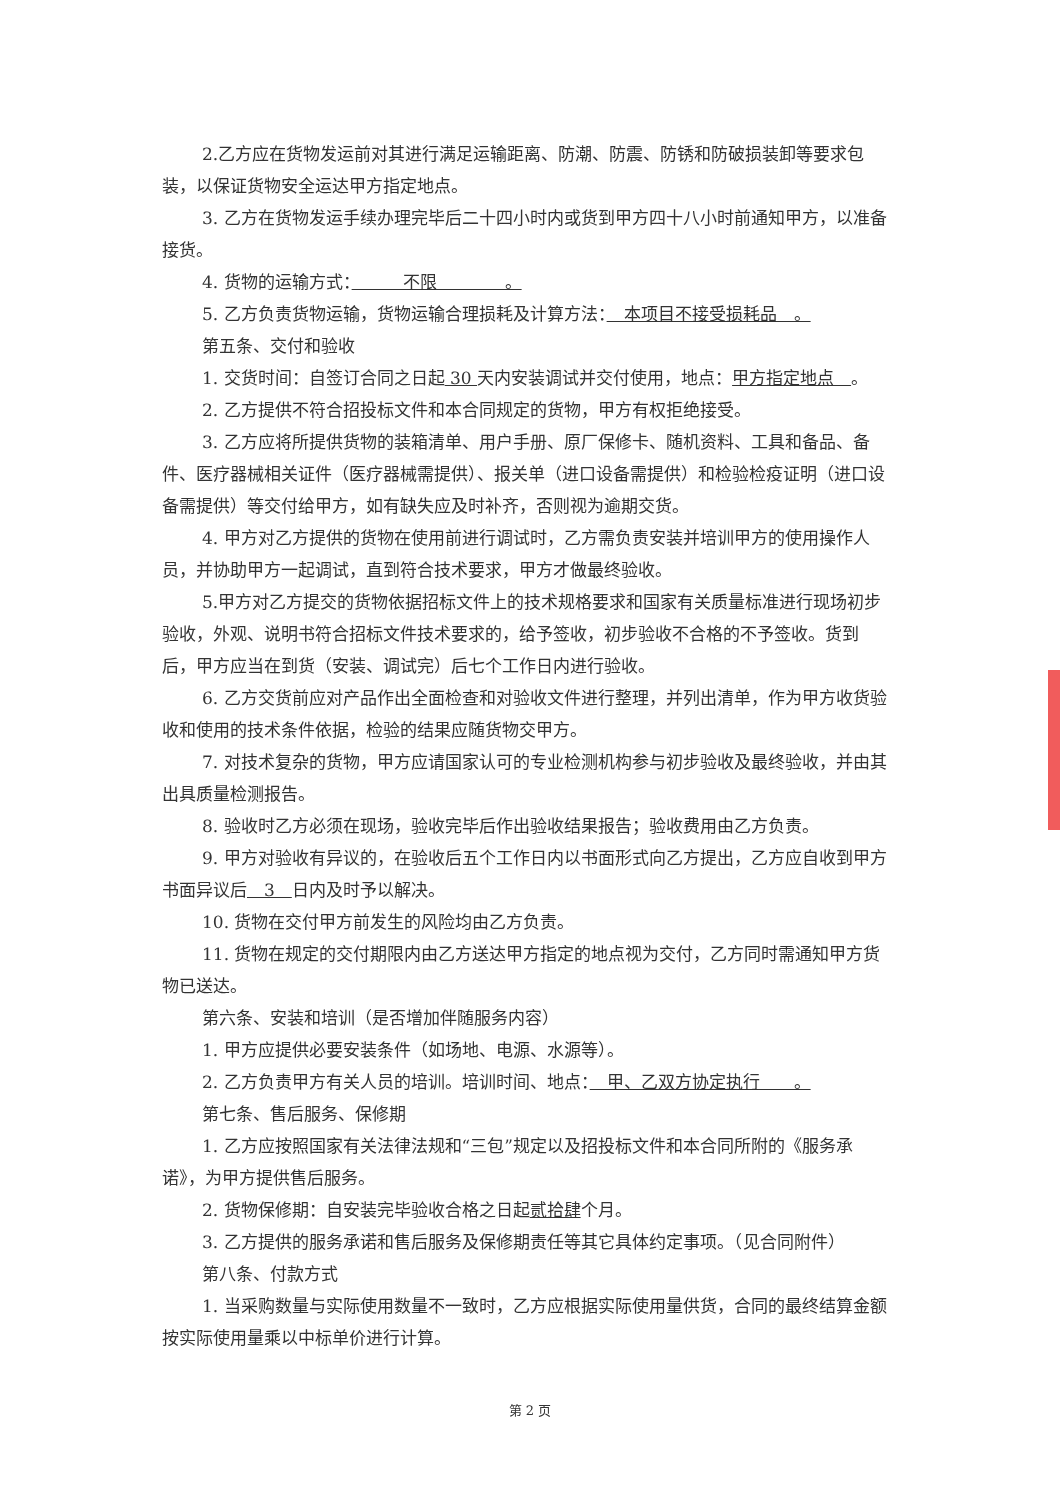2.乙方应在货物发运前对其进行满足运输距离、防潮、防震、防锈和防破损装卸等要求包装，以保证货物安全运达甲方指定地点。
3. 乙方在货物发运手续办理完毕后二十四小时内或货到甲方四十八小时前通知甲方，以准备接货。
4. 货物的运输方式：　　　不限　　　　。
5. 乙方负责货物运输，货物运输合理损耗及计算方法：　本项目不接受损耗品　。
第五条、交付和验收
1. 交货时间：自签订合同之日起 30 天内安装调试并交付使用，地点：甲方指定地点　。
2. 乙方提供不符合招投标文件和本合同规定的货物，甲方有权拒绝接受。
3. 乙方应将所提供货物的装箱清单、用户手册、原厂保修卡、随机资料、工具和备品、备件、医疗器械相关证件（医疗器械需提供）、报关单（进口设备需提供）和检验检疫证明（进口设备需提供）等交付给甲方，如有缺失应及时补齐，否则视为逾期交货。
4. 甲方对乙方提供的货物在使用前进行调试时，乙方需负责安装并培训甲方的使用操作人员，并协助甲方一起调试，直到符合技术要求，甲方才做最终验收。
5.甲方对乙方提交的货物依据招标文件上的技术规格要求和国家有关质量标准进行现场初步验收，外观、说明书符合招标文件技术要求的，给予签收，初步验收不合格的不予签收。货到后，甲方应当在到货（安装、调试完）后七个工作日内进行验收。
6. 乙方交货前应对产品作出全面检查和对验收文件进行整理，并列出清单，作为甲方收货验收和使用的技术条件依据，检验的结果应随货物交甲方。
7. 对技术复杂的货物，甲方应请国家认可的专业检测机构参与初步验收及最终验收，并由其出具质量检测报告。
8. 验收时乙方必须在现场，验收完毕后作出验收结果报告；验收费用由乙方负责。
9. 甲方对验收有异议的，在验收后五个工作日内以书面形式向乙方提出，乙方应自收到甲方书面异议后　3　日内及时予以解决。
10. 货物在交付甲方前发生的风险均由乙方负责。
11. 货物在规定的交付期限内由乙方送达甲方指定的地点视为交付，乙方同时需通知甲方货物已送达。
第六条、安装和培训（是否增加伴随服务内容）
1. 甲方应提供必要安装条件（如场地、电源、水源等）。
2. 乙方负责甲方有关人员的培训。培训时间、地点：　甲、乙双方协定执行　　。
第七条、售后服务、保修期
1. 乙方应按照国家有关法律法规和“三包”规定以及招投标文件和本合同所附的《服务承诺》，为甲方提供售后服务。
2. 货物保修期：自安装完毕验收合格之日起贰拾肆个月。
3. 乙方提供的服务承诺和售后服务及保修期责任等其它具体约定事项。（见合同附件）
第八条、付款方式
1. 当采购数量与实际使用数量不一致时，乙方应根据实际使用量供货，合同的最终结算金额按实际使用量乘以中标单价进行计算。
第 2 页